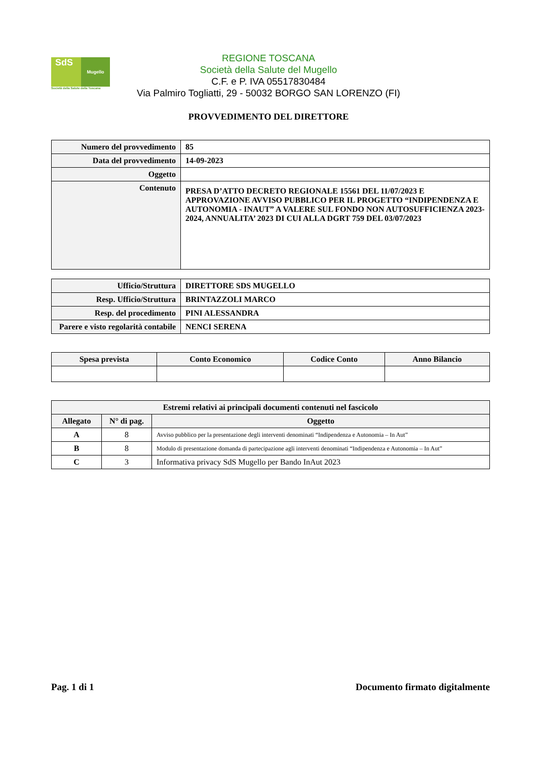SdS
Mugello
Società della Salute della Toscana
REGIONE TOSCANA
Società della Salute del Mugello
C.F. e P. IVA 05517830484
Via Palmiro Togliatti, 29 - 50032 BORGO SAN LORENZO (FI)
PROVVEDIMENTO DEL DIRETTORE
| Numero del provvedimento | 85 |
| Data del provvedimento | 14-09-2023 |
| Oggetto | |
| Contenuto | PRESA D’ATTO DECRETO REGIONALE 15561 DEL 11/07/2023 E APPROVAZIONE AVVISO PUBBLICO PER IL PROGETTO “INDIPENDENZA E AUTONOMIA - INAUT” A VALERE SUL FONDO NON AUTOSUFFICIENZA 2023-2024, ANNUALITA’ 2023 DI CUI ALLA DGRT 759 DEL 03/07/2023 |
| Ufficio/Struttura | DIRETTORE SDS MUGELLO |
| Resp. Ufficio/Struttura | BRINTAZZOLI MARCO |
| Resp. del procedimento | PINI ALESSANDRA |
| Parere e visto regolarità contabile | NENCI SERENA |
| Spesa prevista | Conto Economico | Codice Conto | Anno Bilancio |
| --- | --- | --- | --- |
| Estremi relativi ai principali documenti contenuti nel fascicolo | | |
| --- | --- | --- |
| Allegato | N° di pag. | Oggetto |
| A | 8 | Avviso pubblico per la presentazione degli interventi denominati “Indipendenza e Autonomia – In Aut” |
| B | 8 | Modulo di presentazione domanda di partecipazione agli interventi denominati “Indipendenza e Autonomia – In Aut” |
| C | 3 | Informativa privacy SdS Mugello per Bando InAut 2023 |
Pag. 1 di 1 Documento firmato digitalmente